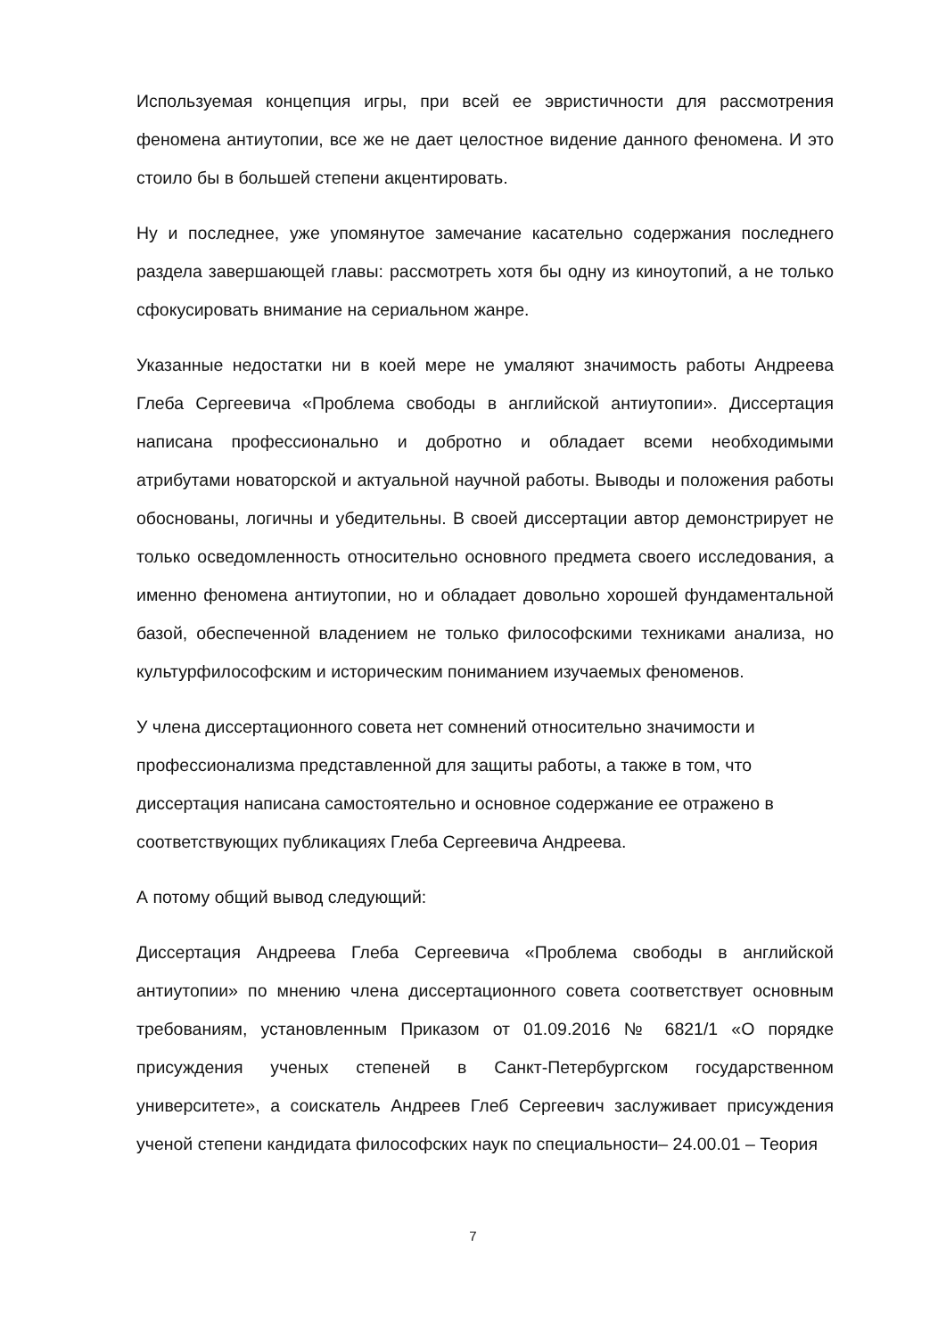Используемая концепция игры, при всей ее эвристичности для рассмотрения феномена антиутопии, все же не дает целостное видение данного феномена. И это стоило бы в большей степени акцентировать.
Ну и последнее, уже упомянутое замечание касательно содержания последнего раздела завершающей главы: рассмотреть хотя бы одну из киноутопий, а не только сфокусировать внимание на сериальном жанре.
Указанные недостатки ни в коей мере не умаляют значимость работы Андреева Глеба Сергеевича «Проблема свободы в английской антиутопии». Диссертация написана профессионально и добротно и обладает всеми необходимыми атрибутами новаторской и актуальной научной работы. Выводы и положения работы обоснованы, логичны и убедительны. В своей диссертации автор демонстрирует не только осведомленность относительно основного предмета своего исследования, а именно феномена антиутопии, но и обладает довольно хорошей фундаментальной базой, обеспеченной владением не только философскими техниками анализа, но культурфилософским и историческим пониманием изучаемых феноменов.
У члена диссертационного совета нет сомнений относительно значимости и профессионализма представленной для защиты работы, а также в том, что диссертация написана самостоятельно и основное содержание ее отражено в соответствующих публикациях Глеба Сергеевича Андреева.
А потому общий вывод следующий:
Диссертация Андреева Глеба Сергеевича «Проблема свободы в английской антиутопии» по мнению члена диссертационного совета соответствует основным требованиям, установленным Приказом от 01.09.2016 № 6821/1 «О порядке присуждения ученых степеней в Санкт-Петербургском государственном университете», а соискатель Андреев Глеб Сергеевич заслуживает присуждения ученой степени кандидата философских наук по специальности– 24.00.01 – Теория
7